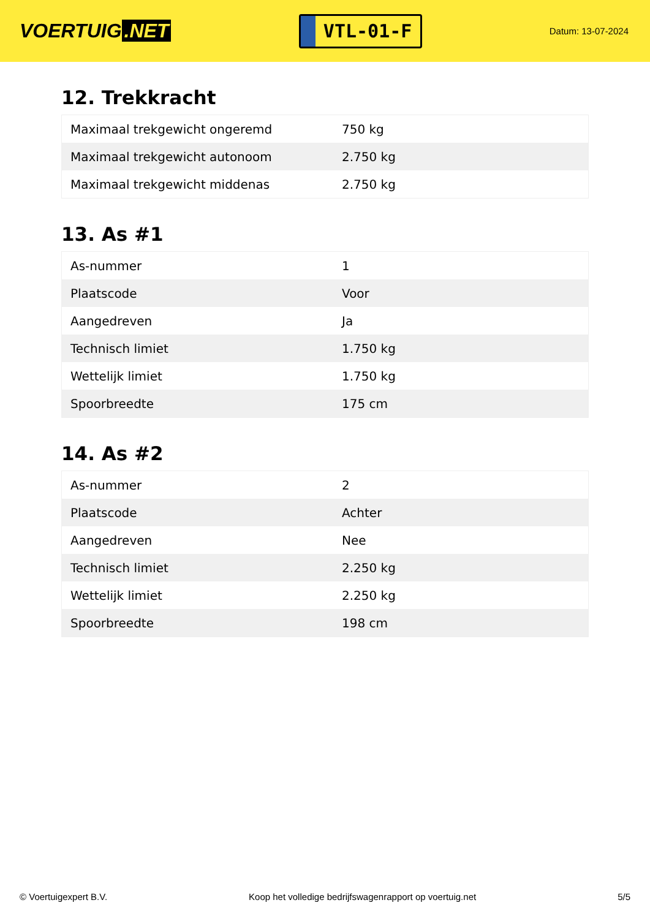VOERTUIG.NET
VTL-01-F
Datum: 13-07-2024
12. Trekkracht
| Maximaal trekgewicht ongeremd | 750 kg |
| Maximaal trekgewicht autonoom | 2.750 kg |
| Maximaal trekgewicht middenas | 2.750 kg |
13. As #1
| As-nummer | 1 |
| Plaatscode | Voor |
| Aangedreven | Ja |
| Technisch limiet | 1.750 kg |
| Wettelijk limiet | 1.750 kg |
| Spoorbreedte | 175 cm |
14. As #2
| As-nummer | 2 |
| Plaatscode | Achter |
| Aangedreven | Nee |
| Technisch limiet | 2.250 kg |
| Wettelijk limiet | 2.250 kg |
| Spoorbreedte | 198 cm |
© Voertuigexpert B.V. Koop het volledige bedrijfswagenrapport op voertuig.net 5/5